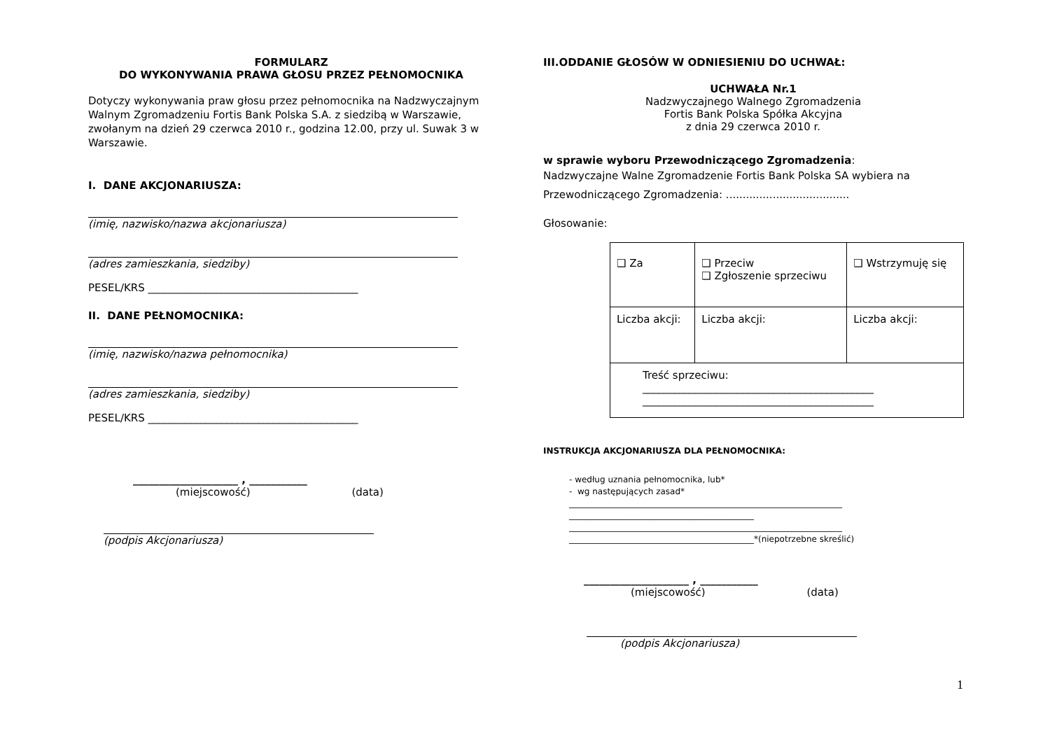FORMULARZ
DO WYKONYWANIA PRAWA GŁOSU PRZEZ PEŁNOMOCNIKA
Dotyczy wykonywania praw głosu przez pełnomocnika na Nadzwyczajnym Walnym Zgromadzeniu Fortis Bank Polska S.A. z siedzibą w Warszawie, zwołanym na dzień 29 czerwca 2010 r., godzina 12.00, przy ul. Suwak 3 w Warszawie.
I. DANE AKCJONARIUSZA:
(imię, nazwisko/nazwa akcjonariusza)
(adres zamieszkania, siedziby)
PESEL/KRS ________________________________________
II. DANE PEŁNOMOCNIKA:
(imię, nazwisko/nazwa pełnomocnika)
(adres zamieszkania, siedziby)
PESEL/KRS ________________________________________
____________________ , ___________
(miejscowość) (data)
(podpis Akcjonariusza)
III.ODDANIE GŁOSÓW W ODNIESIENIU DO UCHWAŁ:
UCHWAŁA Nr.1
Nadzwyczajnego Walnego Zgromadzenia
Fortis Bank Polska Spółka Akcyjna
z dnia 29 czerwca 2010 r.
w sprawie wyboru Przewodniczącego Zgromadzenia:
Nadzwyczajne Walne Zgromadzenie Fortis Bank Polska SA wybiera na Przewodniczącego Zgromadzenia: .....................................
Głosowanie:
| ❑ Za | ❑ Przeciw ❑ Zgłoszenie sprzeciwu | ❑ Wstrzymuję się |
| Liczba akcji: | Liczba akcji: | Liczba akcji: |
| Treść sprzeciwu: ____________________________________________ ____________________________________________ | | |
INSTRUKCJA AKCJONARIUSZA DLA PEŁNOMOCNIKA:
- według uznania pełnomocnika, lub*
- wg następujących zasad*
_________________________________________________________________
____________________________________________
_________________________________________________________________
____________________________________________*(niepotrzebne skreślić)
____________________ , ___________
(miejscowość) (data)
(podpis Akcjonariusza)
1